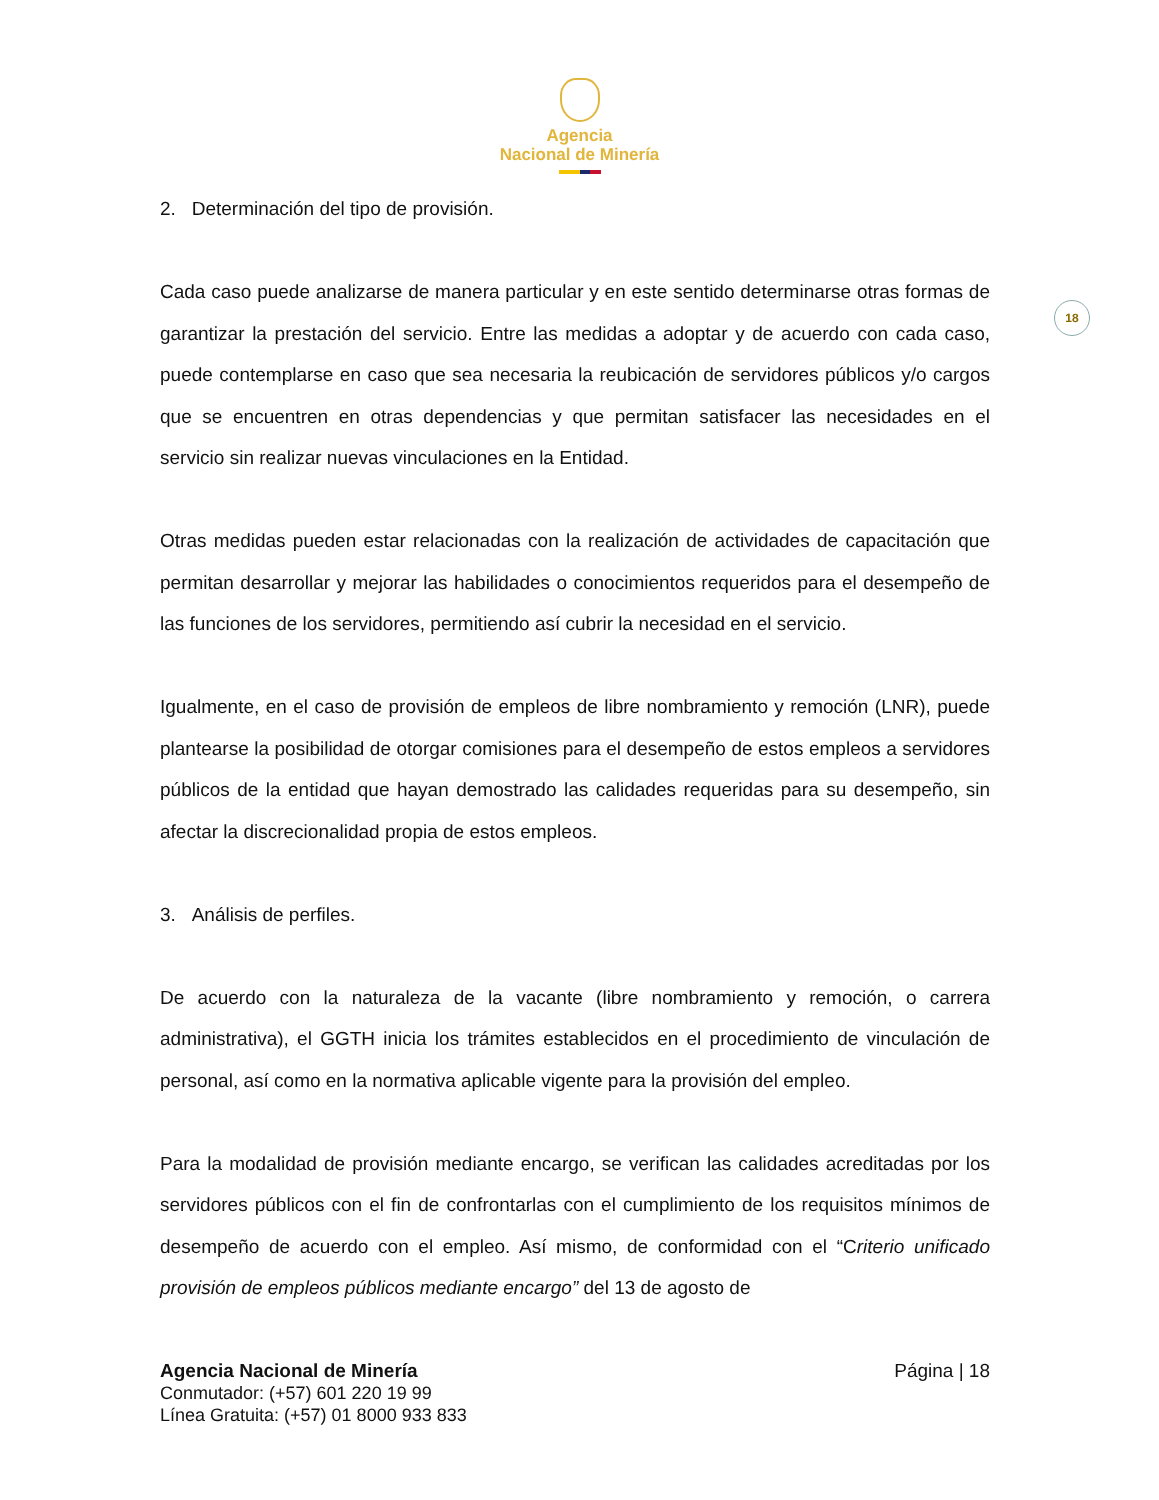Agencia
Nacional de Minería
18
2. Determinación del tipo de provisión.
Cada caso puede analizarse de manera particular y en este sentido determinarse otras formas de garantizar la prestación del servicio. Entre las medidas a adoptar y de acuerdo con cada caso, puede contemplarse en caso que sea necesaria la reubicación de servidores públicos y/o cargos que se encuentren en otras dependencias y que permitan satisfacer las necesidades en el servicio sin realizar nuevas vinculaciones en la Entidad.
Otras medidas pueden estar relacionadas con la realización de actividades de capacitación que permitan desarrollar y mejorar las habilidades o conocimientos requeridos para el desempeño de las funciones de los servidores, permitiendo así cubrir la necesidad en el servicio.
Igualmente, en el caso de provisión de empleos de libre nombramiento y remoción (LNR), puede plantearse la posibilidad de otorgar comisiones para el desempeño de estos empleos a servidores públicos de la entidad que hayan demostrado las calidades requeridas para su desempeño, sin afectar la discrecionalidad propia de estos empleos.
3. Análisis de perfiles.
De acuerdo con la naturaleza de la vacante (libre nombramiento y remoción, o carrera administrativa), el GGTH inicia los trámites establecidos en el procedimiento de vinculación de personal, así como en la normativa aplicable vigente para la provisión del empleo.
Para la modalidad de provisión mediante encargo, se verifican las calidades acreditadas por los servidores públicos con el fin de confrontarlas con el cumplimiento de los requisitos mínimos de desempeño de acuerdo con el empleo. Así mismo, de conformidad con el “Criterio unificado provisión de empleos públicos mediante encargo” del 13 de agosto de
Agencia Nacional de Minería
Conmutador: (+57) 601 220 19 99
Línea Gratuita: (+57) 01 8000 933 833
Página | 18